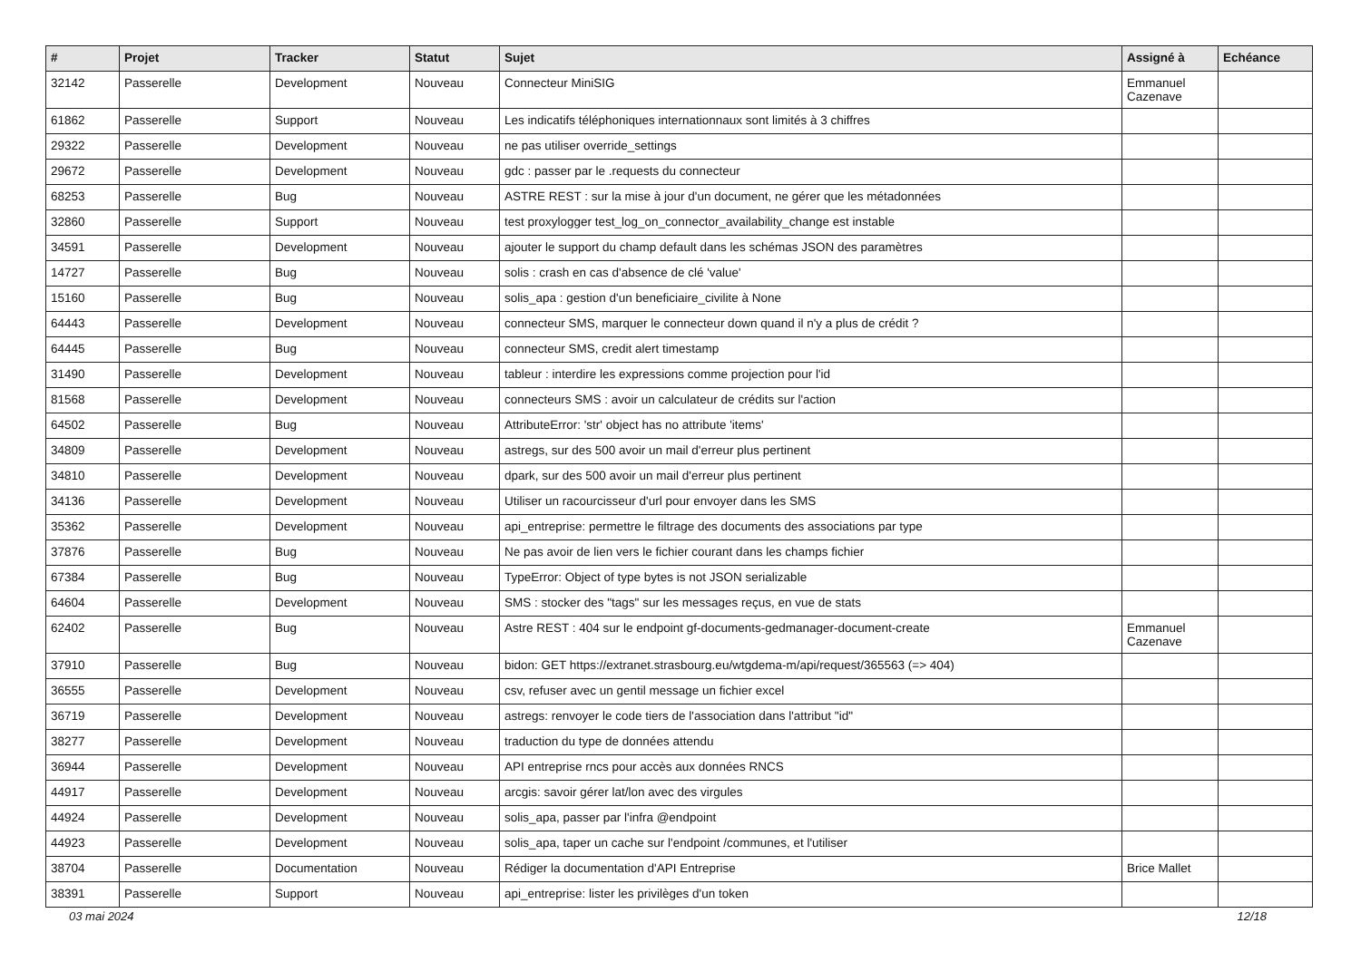| # | Projet | Tracker | Statut | Sujet | Assigné à | Echéance |
| --- | --- | --- | --- | --- | --- | --- |
| 32142 | Passerelle | Development | Nouveau | Connecteur MiniSIG | Emmanuel Cazenave | |
| 61862 | Passerelle | Support | Nouveau | Les indicatifs téléphoniques internationnaux sont limités à 3 chiffres | | |
| 29322 | Passerelle | Development | Nouveau | ne pas utiliser override_settings | | |
| 29672 | Passerelle | Development | Nouveau | gdc : passer par le .requests du connecteur | | |
| 68253 | Passerelle | Bug | Nouveau | ASTRE REST : sur la mise à jour d'un document, ne gérer que les métadonnées | | |
| 32860 | Passerelle | Support | Nouveau | test proxylogger test_log_on_connector_availability_change est instable | | |
| 34591 | Passerelle | Development | Nouveau | ajouter le support du champ default dans les schémas JSON des paramètres | | |
| 14727 | Passerelle | Bug | Nouveau | solis : crash en cas d'absence de clé 'value' | | |
| 15160 | Passerelle | Bug | Nouveau | solis_apa : gestion d'un beneficiaire_civilite à None | | |
| 64443 | Passerelle | Development | Nouveau | connecteur SMS, marquer le connecteur down quand il n'y a plus de crédit ? | | |
| 64445 | Passerelle | Bug | Nouveau | connecteur SMS, credit alert timestamp | | |
| 31490 | Passerelle | Development | Nouveau | tableur : interdire les expressions comme projection pour l'id | | |
| 81568 | Passerelle | Development | Nouveau | connecteurs SMS : avoir un calculateur de crédits sur l'action | | |
| 64502 | Passerelle | Bug | Nouveau | AttributeError: 'str' object has no attribute 'items' | | |
| 34809 | Passerelle | Development | Nouveau | astregs, sur des 500 avoir un mail d'erreur plus pertinent | | |
| 34810 | Passerelle | Development | Nouveau | dpark, sur des 500 avoir un mail d'erreur plus pertinent | | |
| 34136 | Passerelle | Development | Nouveau | Utiliser un racourcisseur d'url pour envoyer dans les SMS | | |
| 35362 | Passerelle | Development | Nouveau | api_entreprise: permettre le filtrage des documents des associations par type | | |
| 37876 | Passerelle | Bug | Nouveau | Ne pas avoir de lien vers le fichier courant dans les champs fichier | | |
| 67384 | Passerelle | Bug | Nouveau | TypeError: Object of type bytes is not JSON serializable | | |
| 64604 | Passerelle | Development | Nouveau | SMS : stocker des "tags" sur les messages reçus, en vue de stats | | |
| 62402 | Passerelle | Bug | Nouveau | Astre REST : 404 sur le endpoint gf-documents-gedmanager-document-create | Emmanuel Cazenave | |
| 37910 | Passerelle | Bug | Nouveau | bidon: GET https://extranet.strasbourg.eu/wtgdema-m/api/request/365563 (=> 404) | | |
| 36555 | Passerelle | Development | Nouveau | csv, refuser avec un gentil message un fichier excel | | |
| 36719 | Passerelle | Development | Nouveau | astregs: renvoyer le code tiers de l'association dans l'attribut "id" | | |
| 38277 | Passerelle | Development | Nouveau | traduction du type de données attendu | | |
| 36944 | Passerelle | Development | Nouveau | API entreprise rncs pour accès aux données RNCS | | |
| 44917 | Passerelle | Development | Nouveau | arcgis: savoir gérer lat/lon avec des virgules | | |
| 44924 | Passerelle | Development | Nouveau | solis_apa, passer par l'infra @endpoint | | |
| 44923 | Passerelle | Development | Nouveau | solis_apa, taper un cache sur l'endpoint /communes, et l'utiliser | | |
| 38704 | Passerelle | Documentation | Nouveau | Rédiger la documentation d'API Entreprise | Brice Mallet | |
| 38391 | Passerelle | Support | Nouveau | api_entreprise: lister les privilèges d'un token | | |
03 mai 2024 12/18